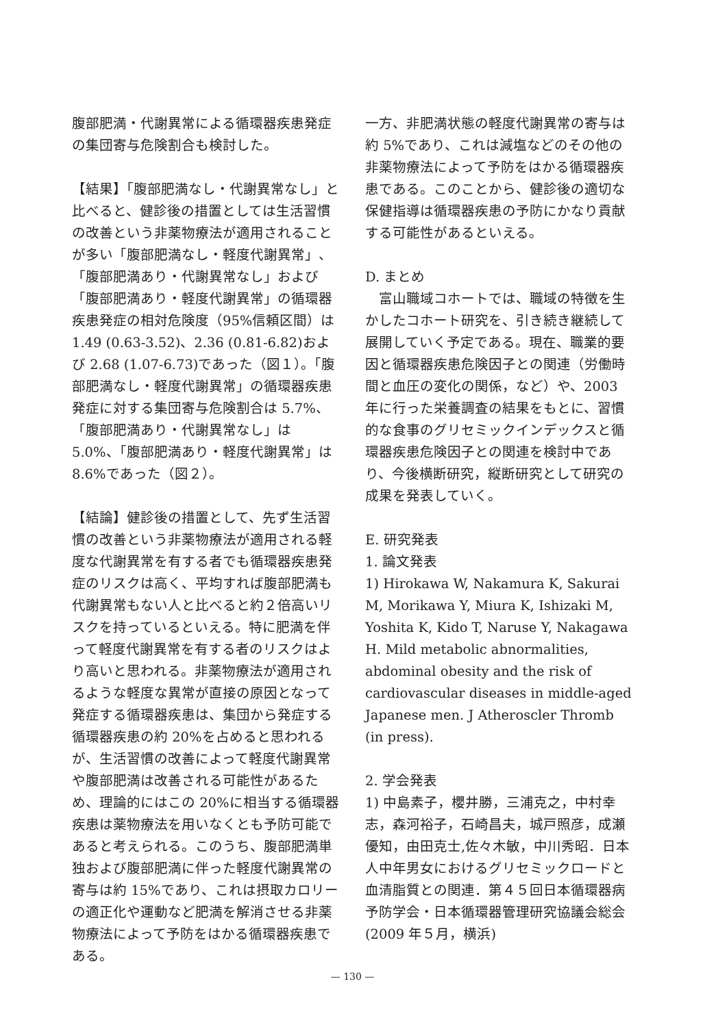腹部肥満・代謝異常による循環器疾患発症の集団寄与危険割合も検討した。
【結果】「腹部肥満なし・代謝異常なし」と比べると、健診後の措置としては生活習慣の改善という非薬物療法が適用されることが多い「腹部肥満なし・軽度代謝異常」、「腹部肥満あり・代謝異常なし」および「腹部肥満あり・軽度代謝異常」の循環器疾患発症の相対危険度（95%信頼区間）は 1.49 (0.63-3.52)、2.36 (0.81-6.82)および 2.68 (1.07-6.73)であった（図１）。「腹部肥満なし・軽度代謝異常」の循環器疾患発症に対する集団寄与危険割合は 5.7%、「腹部肥満あり・代謝異常なし」は 5.0%、「腹部肥満あり・軽度代謝異常」は 8.6%であった（図２）。
【結論】健診後の措置として、先ず生活習慣の改善という非薬物療法が適用される軽度な代謝異常を有する者でも循環器疾患発症のリスクは高く、平均すれば腹部肥満も代謝異常もない人と比べると約２倍高いリスクを持っているといえる。特に肥満を伴って軽度代謝異常を有する者のリスクはより高いと思われる。非薬物療法が適用されるような軽度な異常が直接の原因となって発症する循環器疾患は、集団から発症する循環器疾患の約 20%を占めると思われるが、生活習慣の改善によって軽度代謝異常や腹部肥満は改善される可能性があるため、理論的にはこの 20%に相当する循環器疾患は薬物療法を用いなくとも予防可能であると考えられる。このうち、腹部肥満単独および腹部肥満に伴った軽度代謝異常の寄与は約 15%であり、これは摂取カロリーの適正化や運動など肥満を解消させる非薬物療法によって予防をはかる循環器疾患である。
一方、非肥満状態の軽度代謝異常の寄与は約 5%であり、これは減塩などのその他の非薬物療法によって予防をはかる循環器疾患である。このことから、健診後の適切な保健指導は循環器疾患の予防にかなり貢献する可能性があるといえる。
D. まとめ
　富山職域コホートでは、職域の特徴を生かしたコホート研究を、引き続き継続して展開していく予定である。現在、職業的要因と循環器疾患危険因子との関連（労働時間と血圧の変化の関係，など）や、2003 年に行った栄養調査の結果をもとに、習慣的な食事のグリセミックインデックスと循環器疾患危険因子との関連を検討中であり、今後横断研究，縦断研究として研究の成果を発表していく。
E. 研究発表
1. 論文発表
1) Hirokawa W, Nakamura K, Sakurai M, Morikawa Y, Miura K, Ishizaki M, Yoshita K, Kido T, Naruse Y, Nakagawa H. Mild metabolic abnormalities, abdominal obesity and the risk of cardiovascular diseases in middle-aged Japanese men. J Atheroscler Thromb (in press).
2. 学会発表
1) 中島素子，櫻井勝，三浦克之，中村幸志，森河裕子，石崎昌夫，城戸照彦，成瀬優知，由田克士,佐々木敏，中川秀昭．日本人中年男女におけるグリセミックロードと血清脂質との関連．第４５回日本循環器病予防学会・日本循環器管理研究協議会総会(2009 年５月，横浜)
— 130 —